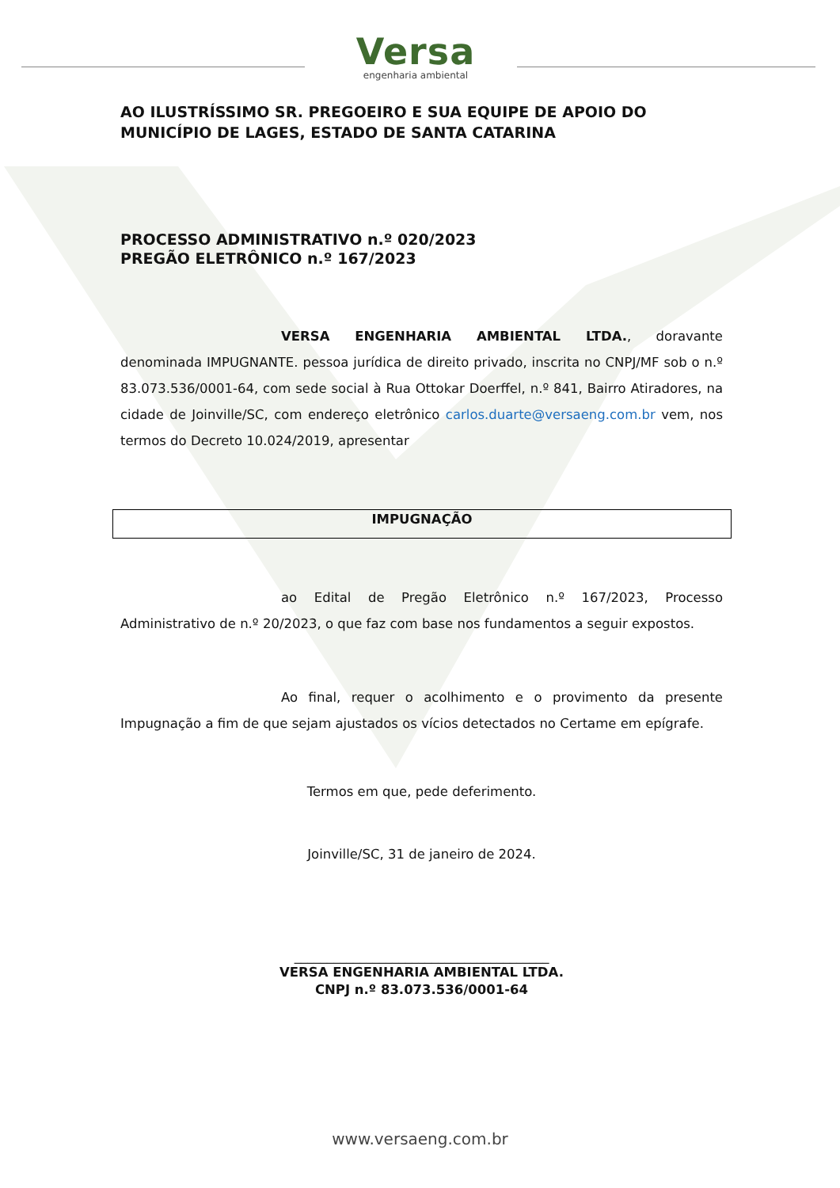Versa
engenharia ambiental
AO ILUSTRÍSSIMO SR. PREGOEIRO E SUA EQUIPE DE APOIO DO MUNICÍPIO DE LAGES, ESTADO DE SANTA CATARINA
PROCESSO ADMINISTRATIVO n.º 020/2023
PREGÃO ELETRÔNICO n.º 167/2023
VERSA ENGENHARIA AMBIENTAL LTDA., doravante denominada IMPUGNANTE. pessoa jurídica de direito privado, inscrita no CNPJ/MF sob o n.º 83.073.536/0001-64, com sede social à Rua Ottokar Doerffel, n.º 841, Bairro Atiradores, na cidade de Joinville/SC, com endereço eletrônico carlos.duarte@versaeng.com.br vem, nos termos do Decreto 10.024/2019, apresentar
IMPUGNAÇÃO
ao Edital de Pregão Eletrônico n.º 167/2023, Processo Administrativo de n.º 20/2023, o que faz com base nos fundamentos a seguir expostos.
Ao final, requer o acolhimento e o provimento da presente Impugnação a fim de que sejam ajustados os vícios detectados no Certame em epígrafe.
Termos em que, pede deferimento.
Joinville/SC, 31 de janeiro de 2024.
_______________________________________
VERSA ENGENHARIA AMBIENTAL LTDA.
CNPJ n.º 83.073.536/0001-64
www.versaeng.com.br